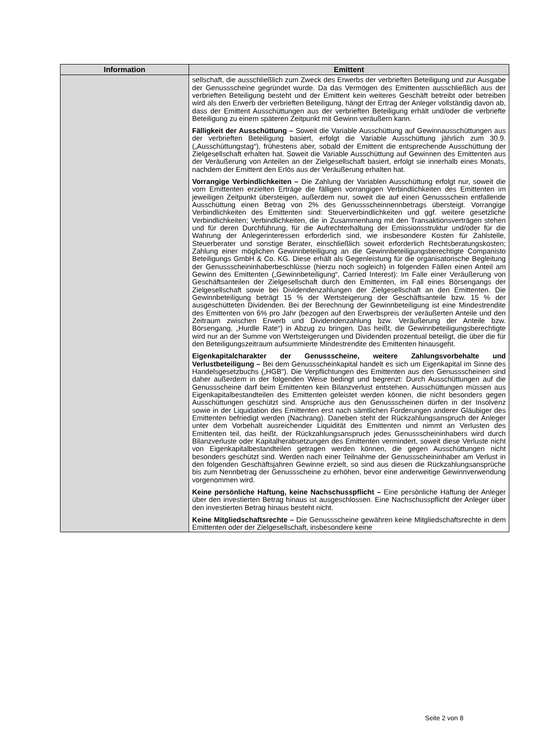| Information | Emittent |
| --- | --- |
| | sellschaft, die ausschließlich zum Zweck des Erwerbs der verbrieften Beteiligung und zur Ausgabe der Genussscheine gegründet wurde. Da das Vermögen des Emittenten ausschließlich aus der verbrieften Beteiligung besteht und der Emittent kein weiteres Geschäft betreibt oder betreiben wird als den Erwerb der verbrieften Beteiligung, hängt der Ertrag der Anleger vollständig davon ab, dass der Emittent Ausschüttungen aus der verbrieften Beteiligung erhält und/oder die verbriefte Beteiligung zu einem späteren Zeitpunkt mit Gewinn veräußern kann. Fälligkeit der Ausschüttung – Soweit die Variable Ausschüttung auf Gewinnausschüttungen aus der verbrieften Beteiligung basiert, erfolgt die Variable Ausschüttung jährlich zum 30.9. („Ausschüttungstag“), frühestens aber, sobald der Emittent die entsprechende Ausschüttung der Zielgesellschaft erhalten hat. Soweit die Variable Ausschüttung auf Gewinnen des Emittenten aus der Veräußerung von Anteilen an der Zielgesellschaft basiert, erfolgt sie innerhalb eines Monats, nachdem der Emittent den Erlös aus der Veräußerung erhalten hat. Vorrangige Verbindlichkeiten – Die Zahlung der Variablen Ausschüttung erfolgt nur, soweit die vom Emittenten erzielten Erträge die fälligen vorrangigen Verbindlichkeiten des Emittenten im jeweiligen Zeitpunkt übersteigen, außerdem nur, soweit die auf einen Genussschein entfallende Ausschüttung einen Betrag von 2% des Genussscheinnennbetrags übersteigt. Vorrangige Verbindlichkeiten des Emittenten sind: Steuerverbindlichkeiten und ggf. weitere gesetzliche Verbindlichkeiten; Verbindlichkeiten, die in Zusammenhang mit den Transaktionsverträgen stehen und für deren Durchführung, für die Aufrechterhaltung der Emissionsstruktur und/oder für die Wahrung der Anlegerinteressen erforderlich sind, wie insbesondere Kosten für Zahlstelle, Steuerberater und sonstige Berater, einschließlich soweit erforderlich Rechtsberatungskosten; Zahlung einer möglichen Gewinnbeteiligung an die Gewinnbeteiligungsberechtigte Companisto Beteiligungs GmbH & Co. KG. Diese erhält als Gegenleistung für die organisatorische Begleitung der Genussscheininhaberbeschlüsse (hierzu noch sogleich) in folgenden Fällen einen Anteil am Gewinn des Emittenten („Gewinnbeteiligung“, Carried Interest): Im Falle einer Veräußerung von Geschäftsanteilen der Zielgesellschaft durch den Emittenten, im Fall eines Börsengangs der Zielgesellschaft sowie bei Dividendenzahlungen der Zielgesellschaft an den Emittenten. Die Gewinnbeteiligung beträgt 15 % der Wertsteigerung der Geschäftsanteile bzw. 15 % der ausgeschütteten Dividenden. Bei der Berechnung der Gewinnbeteiligung ist eine Mindestrendite des Emittenten von 6% pro Jahr (bezogen auf den Erwerbspreis der veräußerten Anteile und den Zeitraum zwischen Erwerb und Dividendenzahlung bzw. Veräußerung der Anteile bzw. Börsengang, „Hurdle Rate“) in Abzug zu bringen. Das heißt, die Gewinnbeteiligungsberechtigte wird nur an der Summe von Wertsteigerungen und Dividenden prozentual beteiligt, die über die für den Beteiligungszeitraum aufsummierte Mindestrendite des Emittenten hinausgeht. Eigenkapitalcharakter der Genussscheine, weitere Zahlungsvorbehalte und Verlustbeteiligung – Bei dem Genussscheinkapital handelt es sich um Eigenkapital im Sinne des Handelsgesetzbuchs („HGB“). Die Verpflichtungen des Emittenten aus den Genussscheinen sind daher außerdem in der folgenden Weise bedingt und begrenzt: Durch Ausschüttungen auf die Genussscheine darf beim Emittenten kein Bilanzverlust entstehen. Ausschüttungen müssen aus Eigenkapitalbestandteilen des Emittenten geleistet werden können, die nicht besonders gegen Ausschüttungen geschützt sind. Ansprüche aus den Genussscheinen dürfen in der Insolvenz sowie in der Liquidation des Emittenten erst nach sämtlichen Forderungen anderer Gläubiger des Emittenten befriedigt werden (Nachrang). Daneben steht der Rückzahlungsanspruch der Anleger unter dem Vorbehalt ausreichender Liquidität des Emittenten und nimmt an Verlusten des Emittenten teil, das heißt, der Rückzahlungsanspruch jedes Genussscheininhabers wird durch Bilanzverluste oder Kapitalherabsetzungen des Emittenten vermindert, soweit diese Verluste nicht von Eigenkapitalbestandteilen getragen werden können, die gegen Ausschüttungen nicht besonders geschützt sind. Werden nach einer Teilnahme der Genussscheininhaber am Verlust in den folgenden Geschäftsjahren Gewinne erzielt, so sind aus diesen die Rückzahlungsansprüche bis zum Nennbetrag der Genussscheine zu erhöhen, bevor eine anderweitige Gewinnverwendung vorgenommen wird. Keine persönliche Haftung, keine Nachschusspflicht – Eine persönliche Haftung der Anleger über den investierten Betrag hinaus ist ausgeschlossen. Eine Nachschusspflicht der Anleger über den investierten Betrag hinaus besteht nicht. Keine Mitgliedschaftsrechte – Die Genussscheine gewähren keine Mitgliedschaftsrechte in dem Emittenten oder der Zielgesellschaft, insbesondere keine |
Seite 2 von 8